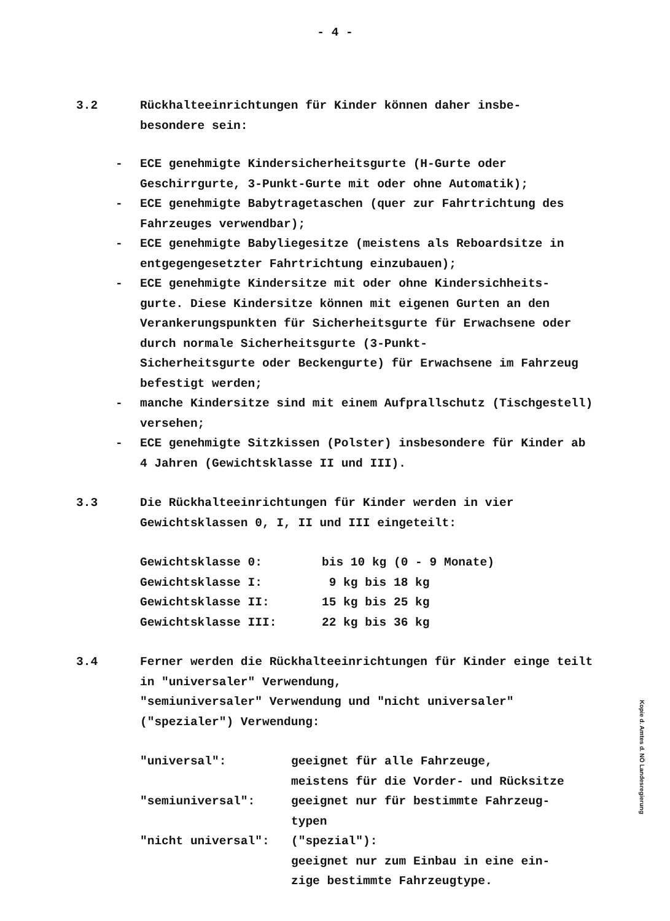- 4 -
3.2 Rückhalteeinrichtungen für Kinder können daher insbe-
besondere sein:
- ECE genehmigte Kindersicherheitsgurte (H-Gurte oder Geschirrgurte, 3-Punkt-Gurte mit oder ohne Automatik);
- ECE genehmigte Babytragetaschen (quer zur Fahrtrichtung des Fahrzeuges verwendbar);
- ECE genehmigte Babyliegesitze (meistens als Reboardsitze in entgegengesetzter Fahrtrichtung einzubauen);
- ECE genehmigte Kindersitze mit oder ohne Kindersichheits-
gurte. Diese Kindersitze können mit eigenen Gurten an den Verankerungspunkten für Sicherheitsgurte für Erwachsene oder durch normale Sicherheitsgurte (3-Punkt-
Sicherheitsgurte oder Beckengurte) für Erwachsene im Fahrzeug befestigt werden;
- manche Kindersitze sind mit einem Aufprallschutz (Tischgestell) versehen;
- ECE genehmigte Sitzkissen (Polster) insbesondere für Kinder ab 4 Jahren (Gewichtsklasse II und III).
3.3 Die Rückhalteeinrichtungen für Kinder werden in vier
Gewichtsklassen 0, I, II und III eingeteilt:
Gewichtsklasse 0: bis 10 kg (0 - 9 Monate)
Gewichtsklasse I: 9 kg bis 18 kg
Gewichtsklasse II: 15 kg bis 25 kg
Gewichtsklasse III: 22 kg bis 36 kg
3.4 Ferner werden die Rückhalteeinrichtungen für Kinder einge teilt in "universaler" Verwendung,
"semiuniversaler" Verwendung und "nicht universaler" ("spezialer") Verwendung:
"universal": geeignet für alle Fahrzeuge,
meistens für die Vorder- und Rücksitze
"semiuniversal": geeignet nur für bestimmte Fahrzeug-
typen
"nicht universal": ("spezial"):
geeignet nur zum Einbau in eine ein-
zige bestimmte Fahrzeugtype.
Kopie d. Amtes d. NÖ Landesregierung